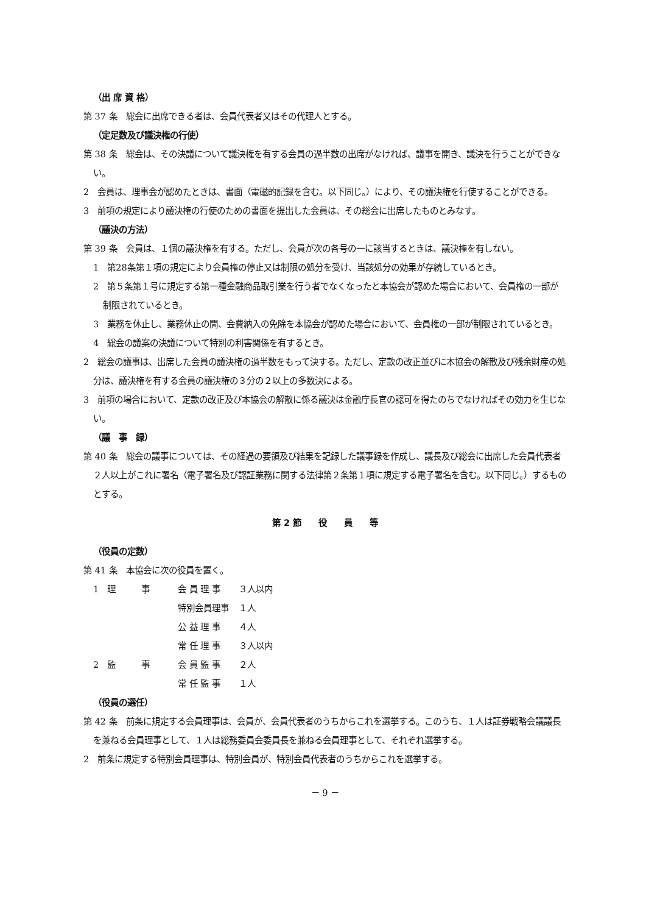（出 席 資 格）
第 37 条　総会に出席できる者は、会員代表者又はその代理人とする。
（定足数及び議決権の行使）
第 38 条　総会は、その決議について議決権を有する会員の過半数の出席がなければ、議事を開き、議決を行うことができない。
2　会員は、理事会が認めたときは、書面（電磁的記録を含む。以下同じ。）により、その議決権を行使することができる。
3　前項の規定により議決権の行使のための書面を提出した会員は、その総会に出席したものとみなす。
（議決の方法）
第 39 条　会員は、１個の議決権を有する。ただし、会員が次の各号の一に該当するときは、議決権を有しない。
1　第28条第１項の規定により会員権の停止又は制限の処分を受け、当該処分の効果が存続しているとき。
2　第５条第１号に規定する第一種金融商品取引業を行う者でなくなったと本協会が認めた場合において、会員権の一部が制限されているとき。
3　業務を休止し、業務休止の間、会費納入の免除を本協会が認めた場合において、会員権の一部が制限されているとき。
4　総会の議案の決議について特別の利害関係を有するとき。
2　総会の議事は、出席した会員の議決権の過半数をもって決する。ただし、定款の改正並びに本協会の解散及び残余財産の処分は、議決権を有する会員の議決権の３分の２以上の多数決による。
3　前項の場合において、定款の改正及び本協会の解散に係る議決は金融庁長官の認可を得たのちでなければその効力を生じない。
（議　事　録）
第 40 条　総会の議事については、その経過の要領及び結果を記録した議事録を作成し、議長及び総会に出席した会員代表者２人以上がこれに署名（電子署名及び認証業務に関する法律第２条第１項に規定する電子署名を含む。以下同じ。）するものとする。
第 2 節　　役　　員　　等
（役員の定数）
第 41 条　本協会に次の役員を置く。
| 1 理 事 | 会 員 理 事 | ３人以内 |
| | 特別会員理事 | １人 |
| | 公 益 理 事 | ４人 |
| | 常 任 理 事 | ３人以内 |
| 2 監 事 | 会 員 監 事 | ２人 |
| | 常 任 監 事 | １人 |
（役員の選任）
第 42 条　前条に規定する会員理事は、会員が、会員代表者のうちからこれを選挙する。このうち、１人は証券戦略会議議長を兼ねる会員理事として、１人は総務委員会委員長を兼ねる会員理事として、それぞれ選挙する。
2　前条に規定する特別会員理事は、特別会員が、特別会員代表者のうちからこれを選挙する。
－ 9 －